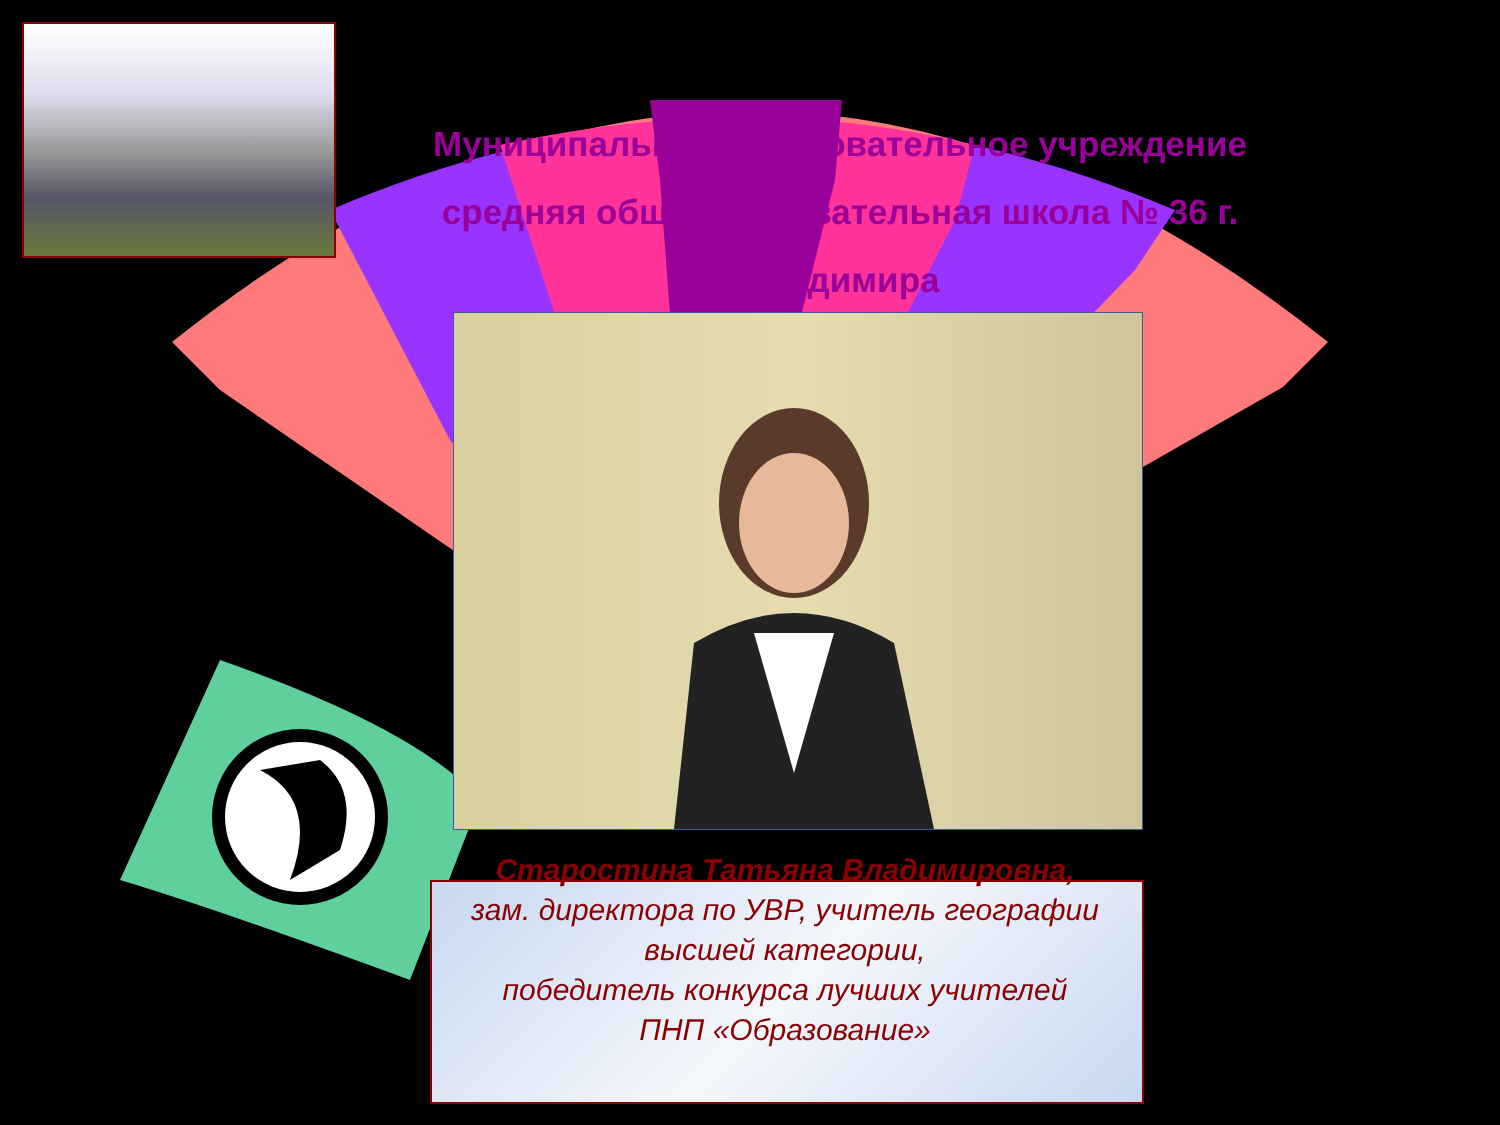Муниципальное образовательное учреждение
средняя общеобразовательная школа № 36 г.
Владимира
Старостина Татьяна Владимировна,
зам. директора по УВР, учитель географии высшей категории,
победитель конкурса лучших учителей
ПНП «Образование»